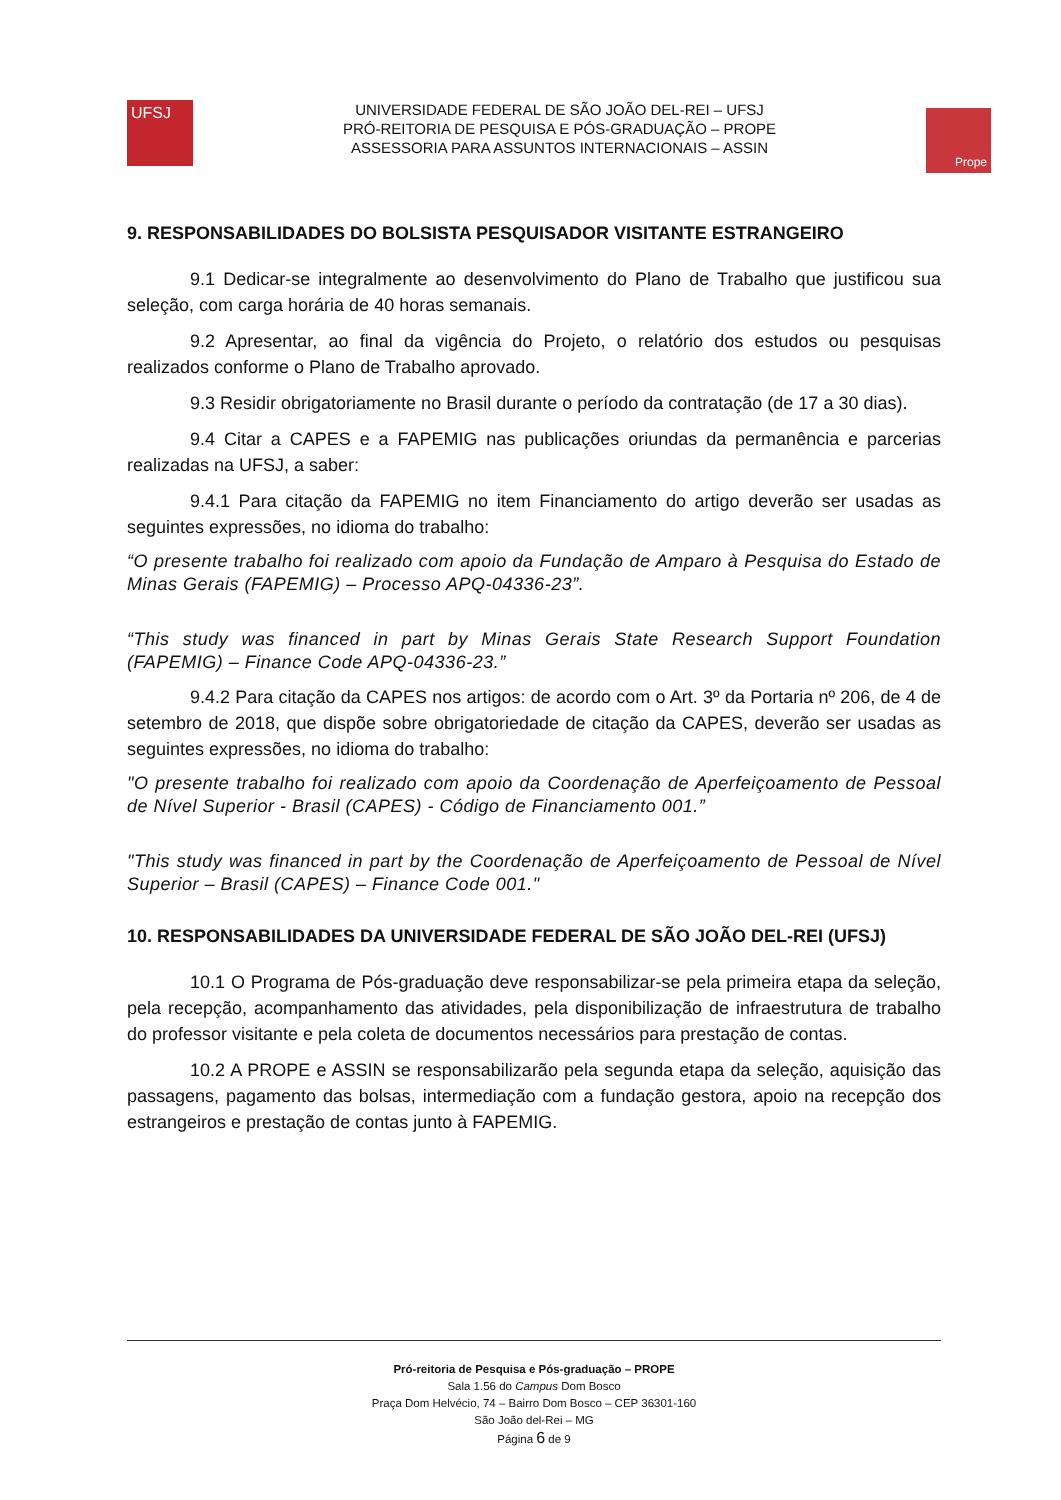UFSJ
UNIVERSIDADE FEDERAL DE SÃO JOÃO DEL-REI – UFSJ
PRÓ-REITORIA DE PESQUISA E PÓS-GRADUAÇÃO – PROPE
ASSESSORIA PARA ASSUNTOS INTERNACIONAIS – ASSIN
Prope
9. RESPONSABILIDADES DO BOLSISTA PESQUISADOR VISITANTE ESTRANGEIRO
9.1 Dedicar-se integralmente ao desenvolvimento do Plano de Trabalho que justificou sua seleção, com carga horária de 40 horas semanais.
9.2 Apresentar, ao final da vigência do Projeto, o relatório dos estudos ou pesquisas realizados conforme o Plano de Trabalho aprovado.
9.3 Residir obrigatoriamente no Brasil durante o período da contratação (de 17 a 30 dias).
9.4 Citar a CAPES e a FAPEMIG nas publicações oriundas da permanência e parcerias realizadas na UFSJ, a saber:
9.4.1 Para citação da FAPEMIG no item Financiamento do artigo deverão ser usadas as seguintes expressões, no idioma do trabalho:
“O presente trabalho foi realizado com apoio da Fundação de Amparo à Pesquisa do Estado de Minas Gerais (FAPEMIG) – Processo APQ-04336-23”.
“This study was financed in part by Minas Gerais State Research Support Foundation (FAPEMIG) – Finance Code APQ-04336-23.”
9.4.2 Para citação da CAPES nos artigos: de acordo com o Art. 3º da Portaria nº 206, de 4 de setembro de 2018, que dispõe sobre obrigatoriedade de citação da CAPES, deverão ser usadas as seguintes expressões, no idioma do trabalho:
"O presente trabalho foi realizado com apoio da Coordenação de Aperfeiçoamento de Pessoal de Nível Superior - Brasil (CAPES) - Código de Financiamento 001.”
"This study was financed in part by the Coordenação de Aperfeiçoamento de Pessoal de Nível Superior – Brasil (CAPES) – Finance Code 001."
10. RESPONSABILIDADES DA UNIVERSIDADE FEDERAL DE SÃO JOÃO DEL-REI (UFSJ)
10.1 O Programa de Pós-graduação deve responsabilizar-se pela primeira etapa da seleção, pela recepção, acompanhamento das atividades, pela disponibilização de infraestrutura de trabalho do professor visitante e pela coleta de documentos necessários para prestação de contas.
10.2 A PROPE e ASSIN se responsabilizarão pela segunda etapa da seleção, aquisição das passagens, pagamento das bolsas, intermediação com a fundação gestora, apoio na recepção dos estrangeiros e prestação de contas junto à FAPEMIG.
Pró-reitoria de Pesquisa e Pós-graduação – PROPE
Sala 1.56 do Campus Dom Bosco
Praça Dom Helvécio, 74 – Bairro Dom Bosco – CEP 36301-160
São João del-Rei – MG
Página 6 de 9